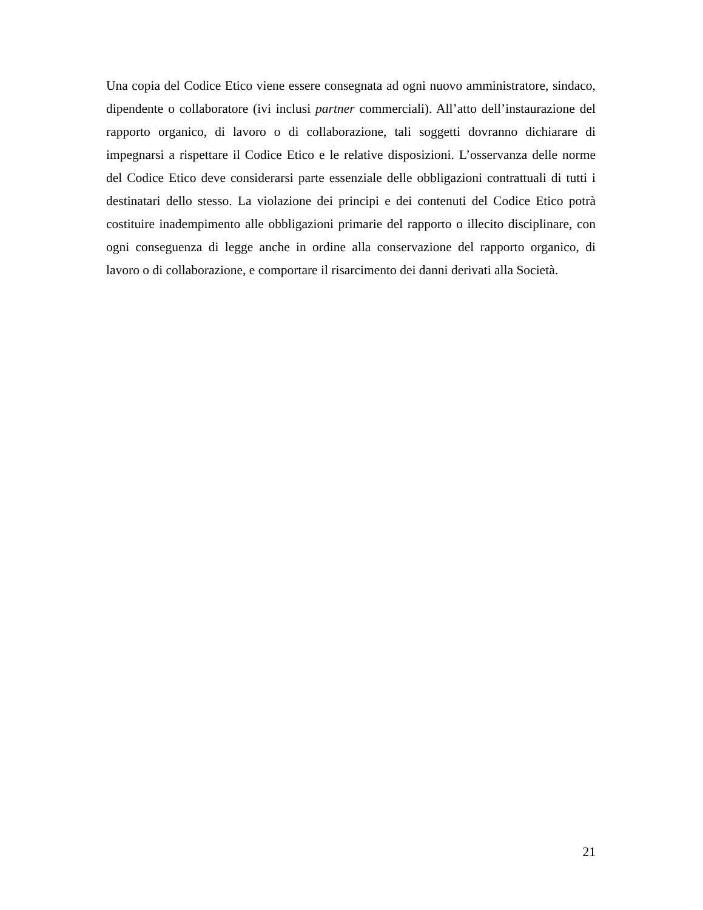Una copia del Codice Etico viene essere consegnata ad ogni nuovo amministratore, sindaco, dipendente o collaboratore (ivi inclusi partner commerciali). All’atto dell’instaurazione del rapporto organico, di lavoro o di collaborazione, tali soggetti dovranno dichiarare di impegnarsi a rispettare il Codice Etico e le relative disposizioni. L’osservanza delle norme del Codice Etico deve considerarsi parte essenziale delle obbligazioni contrattuali di tutti i destinatari dello stesso. La violazione dei principi e dei contenuti del Codice Etico potrà costituire inadempimento alle obbligazioni primarie del rapporto o illecito disciplinare, con ogni conseguenza di legge anche in ordine alla conservazione del rapporto organico, di lavoro o di collaborazione, e comportare il risarcimento dei danni derivati alla Società.
21